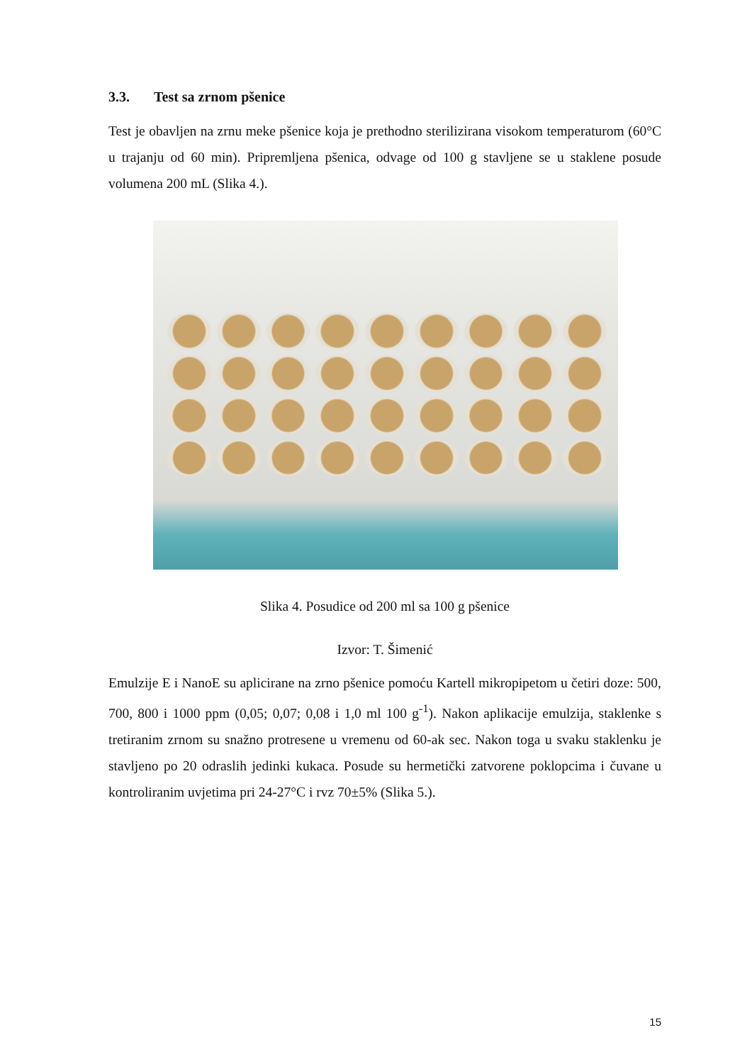3.3. Test sa zrnom pšenice
Test je obavljen na zrnu meke pšenice koja je prethodno sterilizirana visokom temperaturom (60°C u trajanju od 60 min). Pripremljena pšenica, odvage od 100 g stavljene se u staklene posude volumena 200 mL (Slika 4.).
Slika 4. Posudice od 200 ml sa 100 g pšenice
Izvor: T. Šimenić
Emulzije E i NanoE su aplicirane na zrno pšenice pomoću Kartell mikropipetom u četiri doze: 500, 700, 800 i 1000 ppm (0,05; 0,07; 0,08 i 1,0 ml 100 g<sup>-1</sup>). Nakon aplikacije emulzija, staklenke s tretiranim zrnom su snažno protresene u vremenu od 60-ak sec. Nakon toga u svaku staklenku je stavljeno po 20 odraslih jedinki kukaca. Posude su hermetički zatvorene poklopcima i čuvane u kontroliranim uvjetima pri 24-27°C i rvz 70±5% (Slika 5.).
15